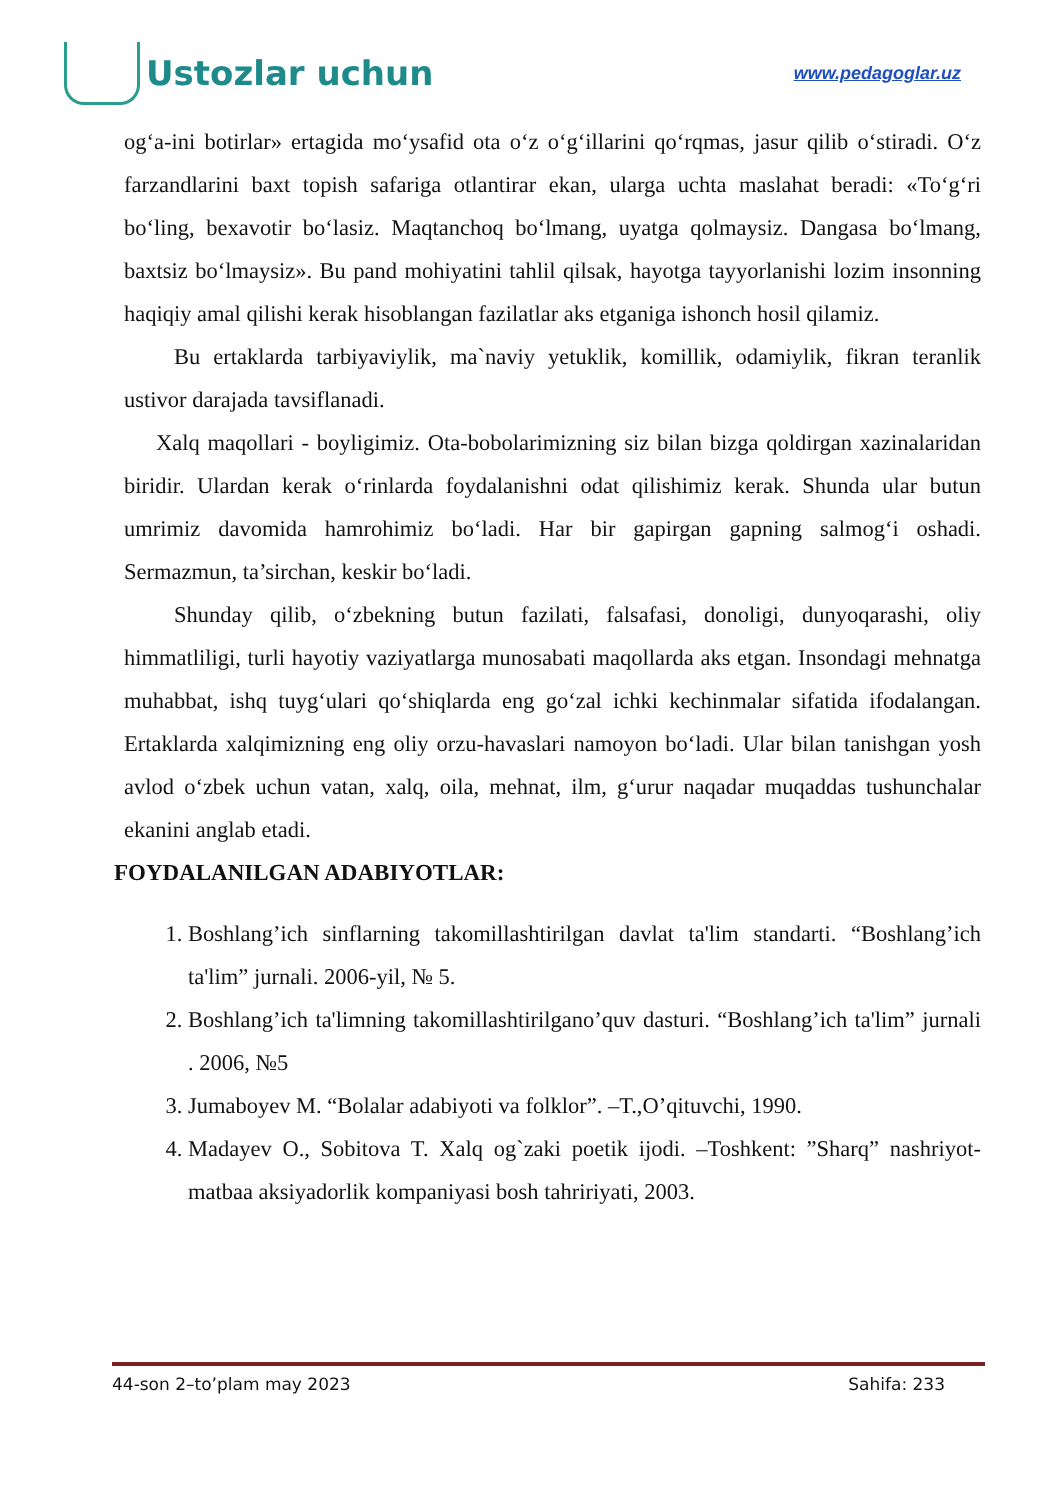Ustozlar uchun
www.pedagoglar.uz
og‘a-ini botirlar» ertagida mo‘ysafid ota o‘z o‘g‘illarini qo‘rqmas, jasur qilib o‘stiradi. O‘z farzandlarini baxt topish safariga otlantirar ekan, ularga uchta maslahat beradi: «To‘g‘ri bo‘ling, bexavotir bo‘lasiz. Maqtanchoq bo‘lmang, uyatga qolmaysiz. Dangasa bo‘lmang, baxtsiz bo‘lmaysiz». Bu pand mohiyatini tahlil qilsak, hayotga tayyorlanishi lozim insonning haqiqiy amal qilishi kerak hisoblangan fazilatlar aks etganiga ishonch hosil qilamiz.
Bu ertaklarda tarbiyaviylik, ma`naviy yetuklik, komillik, odamiylik, fikran teranlik ustivor darajada tavsiflanadi.
Xalq maqollari - boyligimiz. Ota-bobolarimizning siz bilan bizga qoldirgan xazinalaridan biridir. Ulardan kerak o‘rinlarda foydalanishni odat qilishimiz kerak. Shunda ular butun umrimiz davomida hamrohimiz bo‘ladi. Har bir gapirgan gapning salmog‘i oshadi. Sermazmun, ta’sirchan, keskir bo‘ladi.
Shunday qilib, o‘zbekning butun fazilati, falsafasi, donoligi, dunyoqarashi, oliy himmatliligi, turli hayotiy vaziyatlarga munosabati maqollarda aks etgan. Insondagi mehnatga muhabbat, ishq tuyg‘ulari qo‘shiqlarda eng go‘zal ichki kechinmalar sifatida ifodalangan. Ertaklarda xalqimizning eng oliy orzu-havaslari namoyon bo‘ladi. Ular bilan tanishgan yosh avlod o‘zbek uchun vatan, xalq, oila, mehnat, ilm, g‘urur naqadar muqaddas tushunchalar ekanini anglab etadi.
FOYDALANILGAN ADABIYOTLAR:
1. Boshlang’ich sinflarning takomillashtirilgan davlat ta'lim standarti. “Boshlang’ich ta'lim” jurnali. 2006-yil, № 5.
2. Boshlang’ich ta'limning takomillashtirilgano’quv dasturi. “Boshlang’ich ta'lim” jurnali . 2006, №5
3. Jumaboyev M. “Bolalar adabiyoti va folklor”. –T.,O’qituvchi, 1990.
4. Madayev O., Sobitova T. Xalq og`zaki poetik ijodi. –Toshkent: ”Sharq” nashriyot-matbaa aksiyadorlik kompaniyasi bosh tahririyati, 2003.
44-son 2–to’plam may 2023 Sahifa: 233